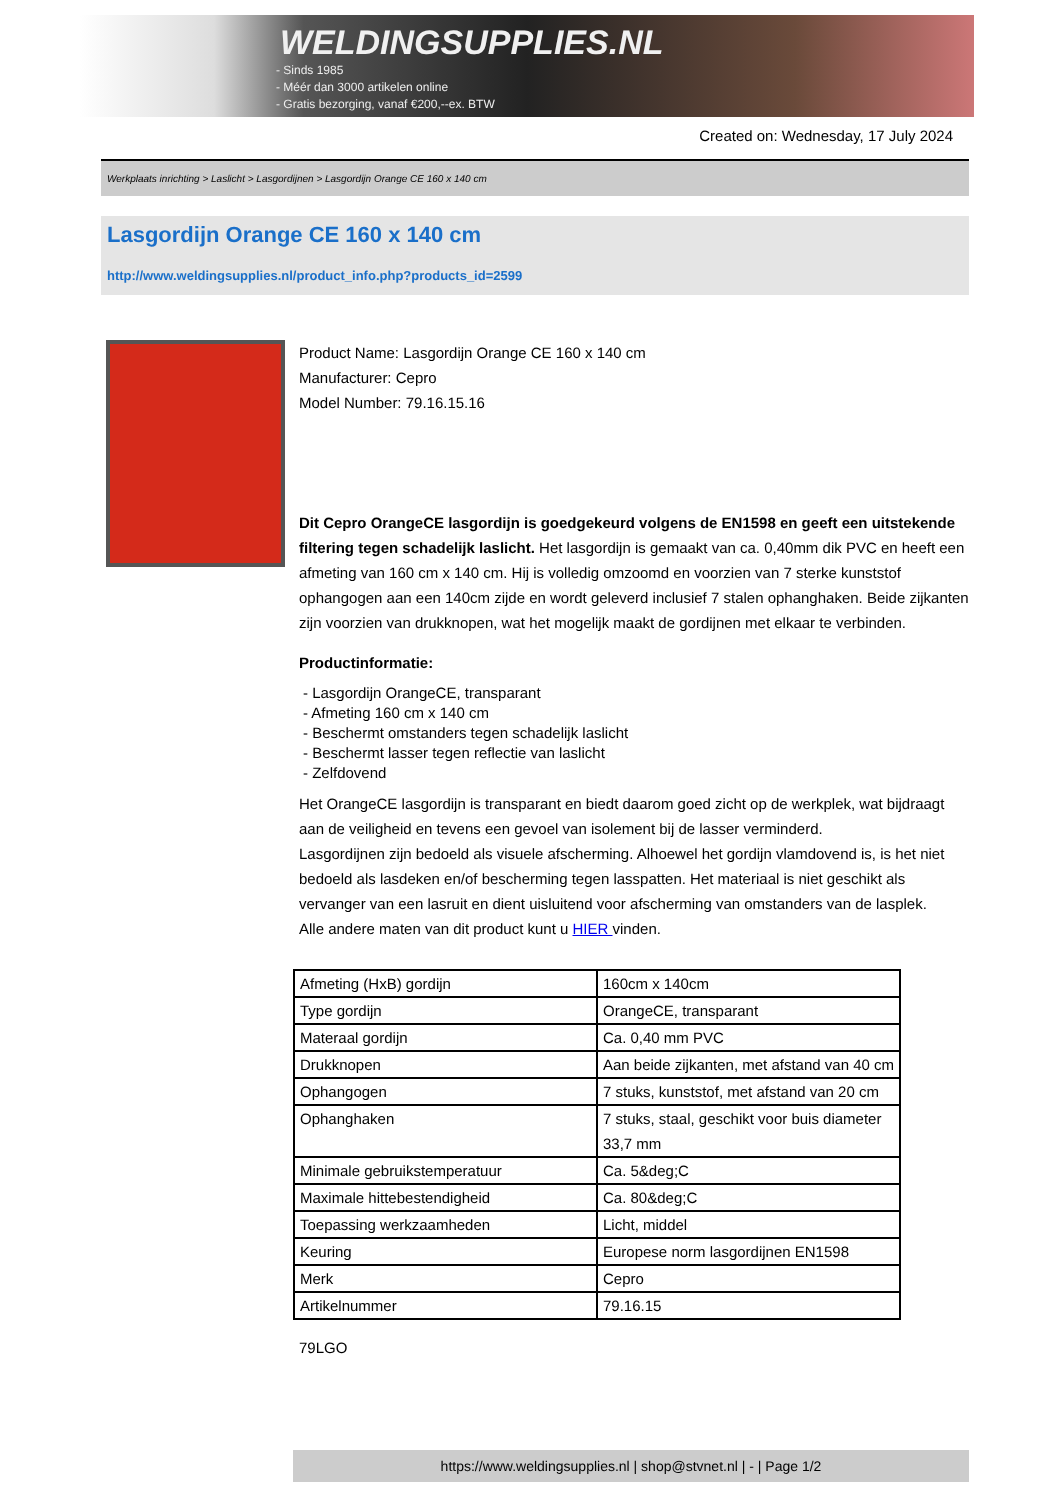WELDINGSUPPLIES.NL
- Sinds 1985
- Méér dan 3000 artikelen online
- Gratis bezorging, vanaf €200,--ex. BTW
Created on: Wednesday, 17 July 2024
Werkplaats inrichting > Laslicht > Lasgordijnen > Lasgordijn Orange CE 160 x 140 cm
Lasgordijn Orange CE 160 x 140 cm
http://www.weldingsupplies.nl/product_info.php?products_id=2599
Product Name: Lasgordijn Orange CE 160 x 140 cm
Manufacturer: Cepro
Model Number: 79.16.15.16
Dit Cepro OrangeCE lasgordijn is goedgekeurd volgens de EN1598 en geeft een uitstekende filtering tegen schadelijk laslicht. Het lasgordijn is gemaakt van ca. 0,40mm dik PVC en heeft een afmeting van 160 cm x 140 cm. Hij is volledig omzoomd en voorzien van 7 sterke kunststof ophangogen aan een 140cm zijde en wordt geleverd inclusief 7 stalen ophanghaken. Beide zijkanten zijn voorzien van drukknopen, wat het mogelijk maakt de gordijnen met elkaar te verbinden.
Productinformatie:
- Lasgordijn OrangeCE, transparant
- Afmeting 160 cm x 140 cm
- Beschermt omstanders tegen schadelijk laslicht
- Beschermt lasser tegen reflectie van laslicht
- Zelfdovend
Het OrangeCE lasgordijn is transparant en biedt daarom goed zicht op de werkplek, wat bijdraagt aan de veiligheid en tevens een gevoel van isolement bij de lasser verminderd.
Lasgordijnen zijn bedoeld als visuele afscherming. Alhoewel het gordijn vlamdovend is, is het niet bedoeld als lasdeken en/of bescherming tegen lasspatten. Het materiaal is niet geschikt als vervanger van een lasruit en dient uisluitend voor afscherming van omstanders van de lasplek.
Alle andere maten van dit product kunt u HIER vinden.
| Afmeting (HxB) gordijn | 160cm x 140cm |
| Type gordijn | OrangeCE, transparant |
| Materaal gordijn | Ca. 0,40 mm PVC |
| Drukknopen | Aan beide zijkanten, met afstand van 40 cm |
| Ophangogen | 7 stuks, kunststof, met afstand van 20 cm |
| Ophanghaken | 7 stuks, staal, geschikt voor buis diameter 33,7 mm |
| Minimale gebruikstemperatuur | Ca. 5&deg;C |
| Maximale hittebestendigheid | Ca. 80&deg;C |
| Toepassing werkzaamheden | Licht, middel |
| Keuring | Europese norm lasgordijnen EN1598 |
| Merk | Cepro |
| Artikelnummer | 79.16.15 |
79LGO
https://www.weldingsupplies.nl | shop@stvnet.nl | - | Page 1/2